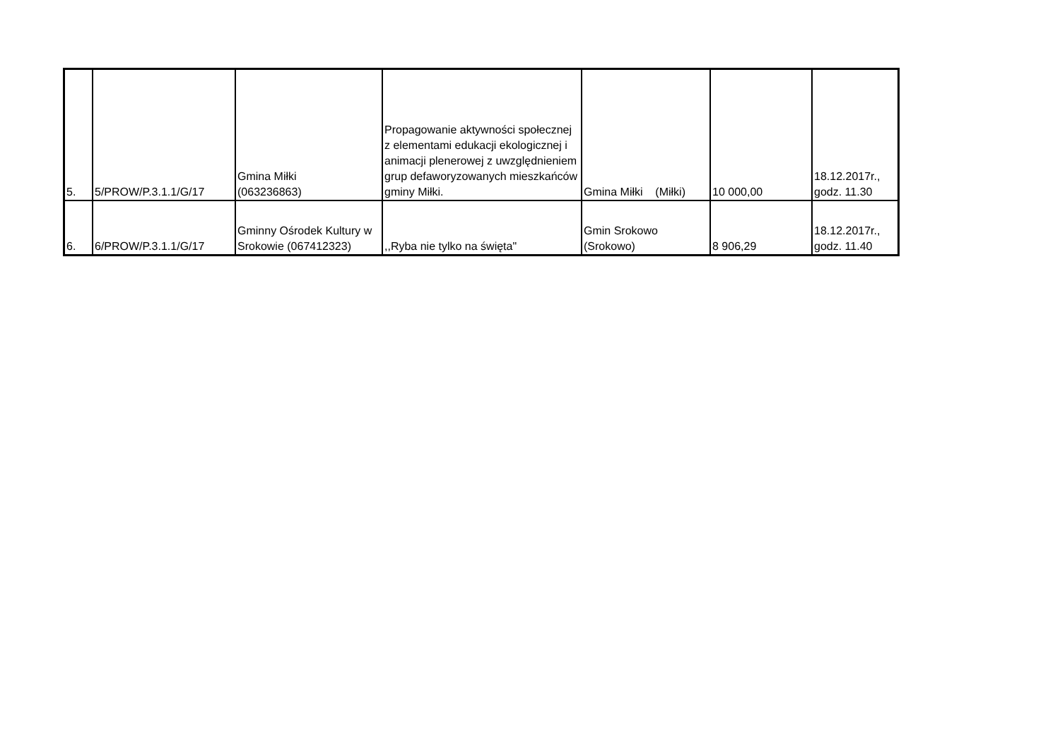| 5. | 5/PROW/P.3.1.1/G/17 | Gmina Miłki (063236863) | Propagowanie aktywności społecznej z elementami edukacji ekologicznej i animacji plenerowej z uwzględnieniem grup defaworyzowanych mieszkańców gminy Miłki. | Gmina Miłki (Miłki) | 10 000,00 | 18.12.2017r., godz. 11.30 |
| 6. | 6/PROW/P.3.1.1/G/17 | Gminny Ośrodek Kultury w Srokowie (067412323) | ,,Ryba nie tylko na święta" | Gmin Srokowo (Srokowo) | 8 906,29 | 18.12.2017r., godz. 11.40 |